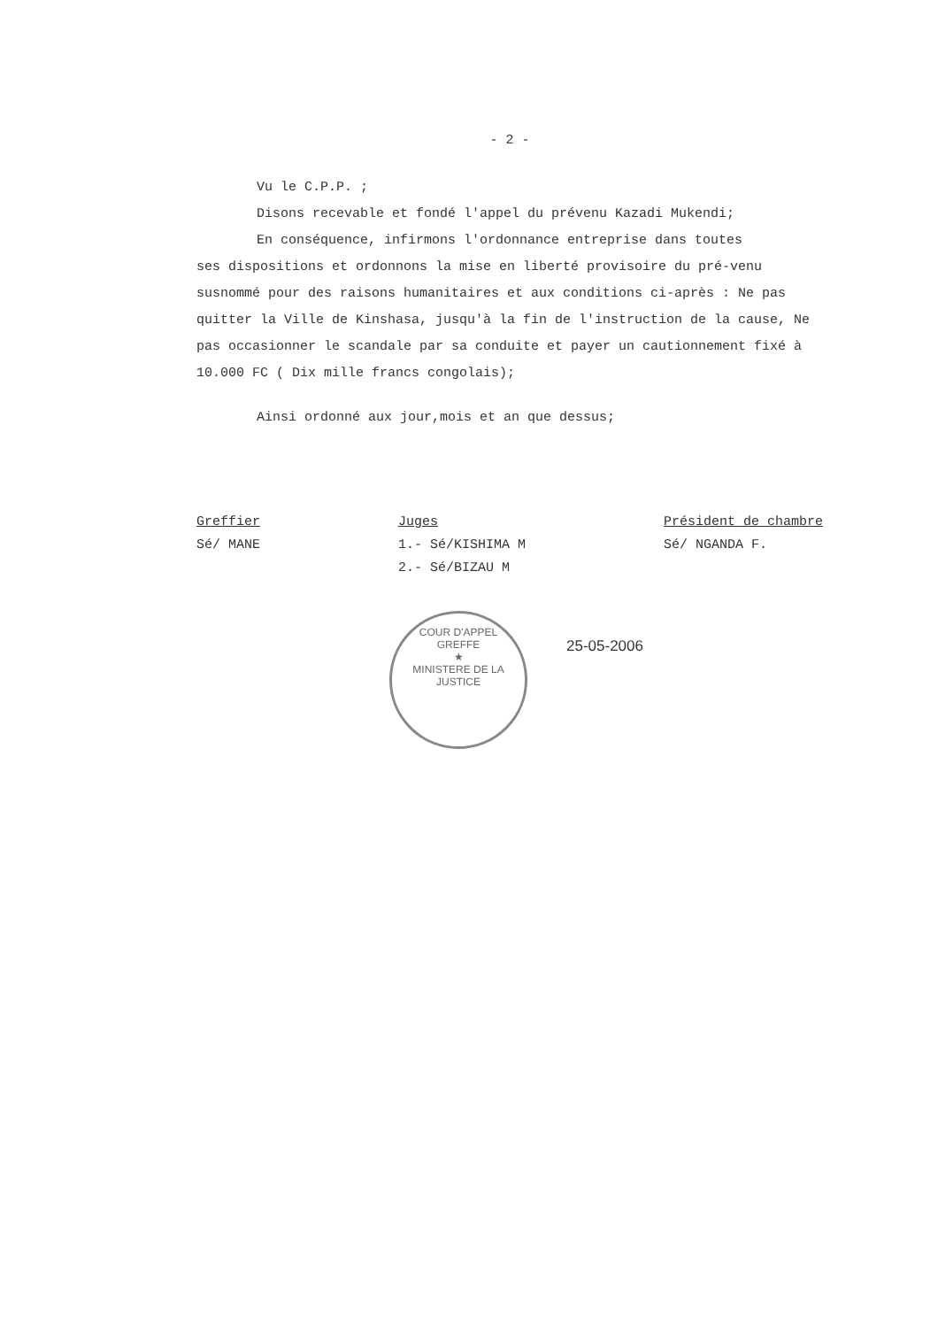- 2 -
Vu le C.P.P. ;
Disons recevable et fondé l'appel du prévenu Kazadi Mukendi;
En conséquence, infirmons l'ordonnance entreprise dans toutes
ses dispositions et ordonnons la mise en liberté provisoire du pré-venu susnommé pour des raisons humanitaires et aux conditions ci-après : Ne pas quitter la Ville de Kinshasa, jusqu'à la fin de l'instruction de la cause, Ne pas occasionner le scandale par sa conduite et payer un cautionnement fixé à 10.000 FC ( Dix mille francs congolais);
Ainsi ordonné aux jour,mois et an que dessus;
Greffier
Sé/ MANE
Juges
1.- Sé/KISHIMA M
2.- Sé/BIZAU M
Président de chambre
Sé/ NGANDA F.
COUR D'APPEL
GREFFE
★
MINISTERE DE LA JUSTICE
25-05-2006